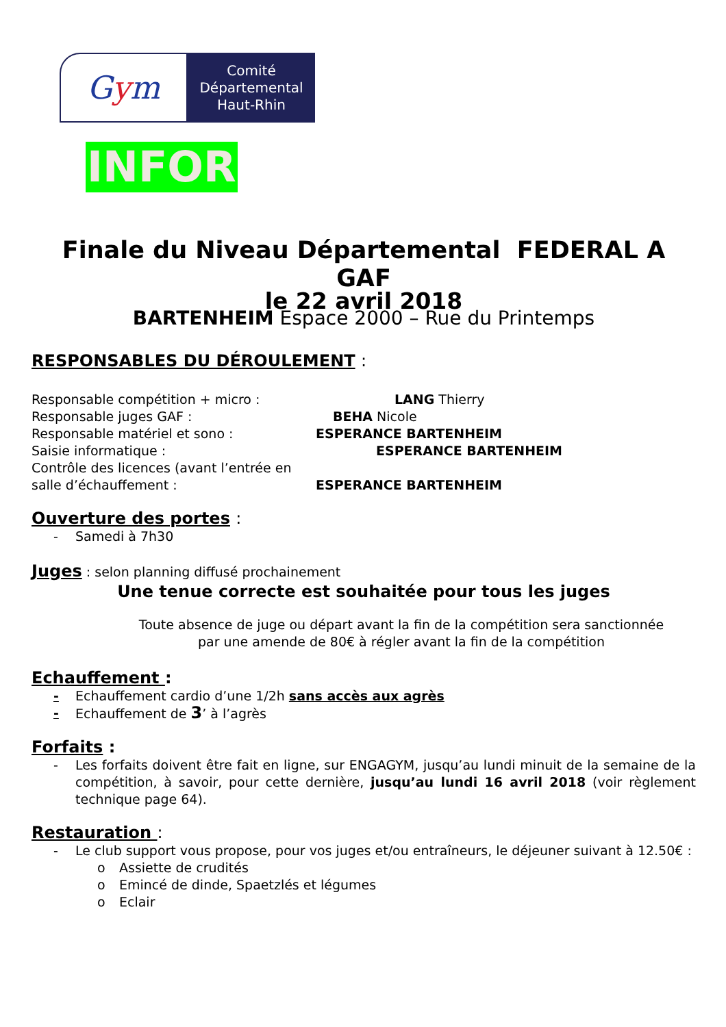G y m
Comité
Départemental
Haut-Rhin
INFOR
Finale du Niveau Départemental FEDERAL A
GAF
le 22 avril 2018
BARTENHEIM Espace 2000 – Rue du Printemps
RESPONSABLES DU DÉROULEMENT :
Responsable compétition + micro : LANG Thierry
Responsable juges GAF : BEHA Nicole
Responsable matériel et sono : ESPERANCE BARTENHEIM
Saisie informatique : ESPERANCE BARTENHEIM
Contrôle des licences (avant l’entrée en
salle d’échauffement : ESPERANCE BARTENHEIM
Ouverture des portes :
- Samedi à 7h30
Juges : selon planning diffusé prochainement
Une tenue correcte est souhaitée pour tous les juges
Toute absence de juge ou départ avant la fin de la compétition sera sanctionnée
par une amende de 80€ à régler avant la fin de la compétition
Echauffement :
- Echauffement cardio d’une 1/2h sans accès aux agrès
- Echauffement de 3’ à l’agrès
Forfaits :
- Les forfaits doivent être fait en ligne, sur ENGAGYM, jusqu’au lundi minuit de la semaine de la compétition, à savoir, pour cette dernière, jusqu’au lundi 16 avril 2018 (voir règlement technique page 64).
Restauration :
- Le club support vous propose, pour vos juges et/ou entraîneurs, le déjeuner suivant à 12.50€ :
o Assiette de crudités
o Emincé de dinde, Spaetzlés et légumes
o Eclair